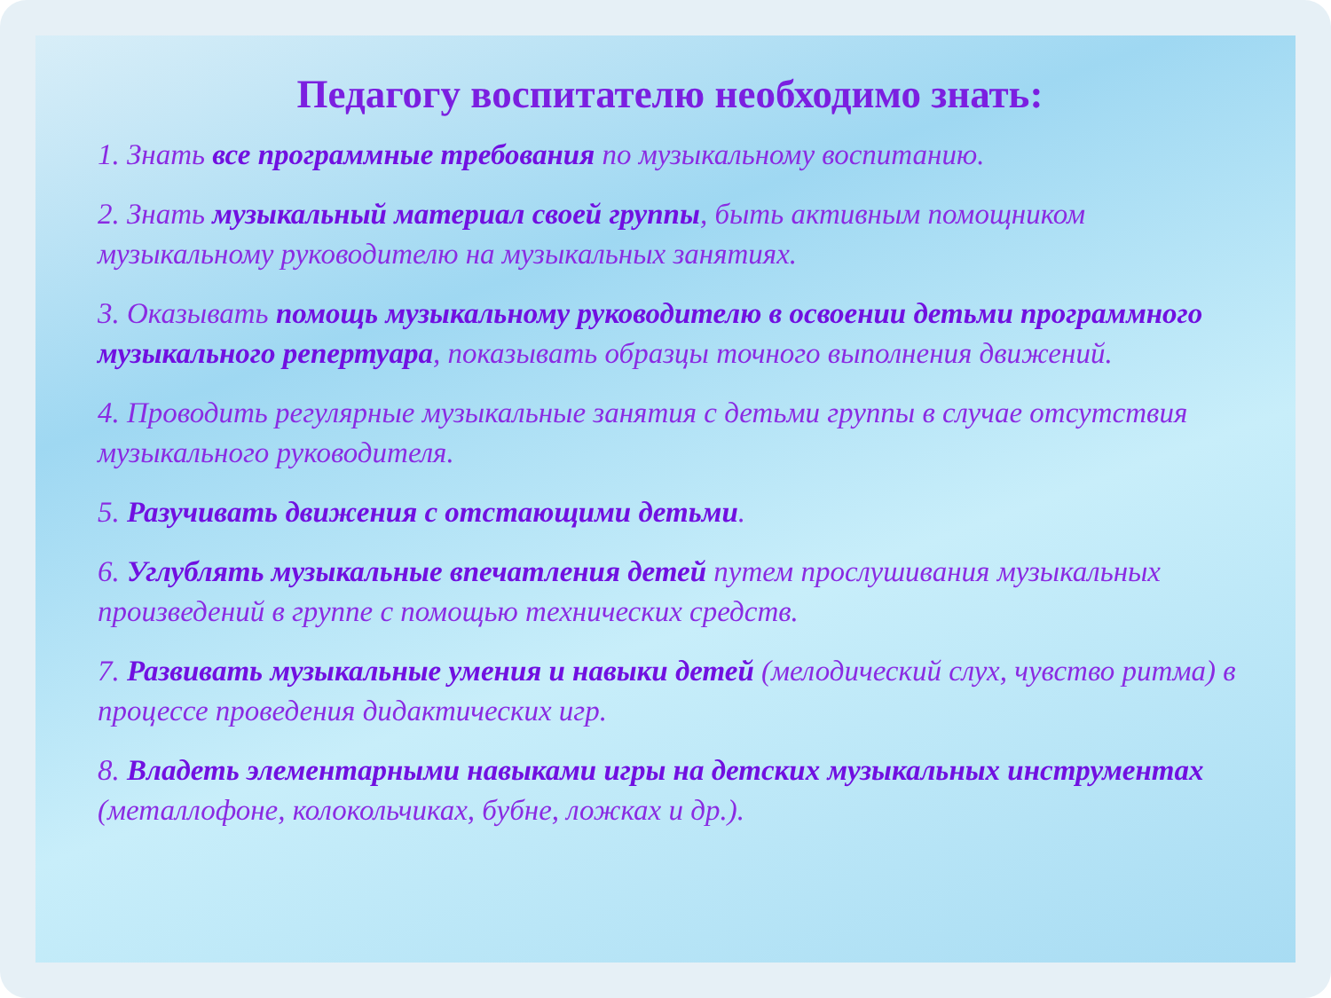Педагогу воспитателю необходимо знать:
1. Знать все программные требования по музыкальному воспитанию.
2. Знать музыкальный материал своей группы, быть активным помощником музыкальному руководителю на музыкальных занятиях.
3. Оказывать помощь музыкальному руководителю в освоении детьми программного музыкального репертуара, показывать образцы точного выполнения движений.
4. Проводить регулярные музыкальные занятия с детьми группы в случае отсутствия музыкального руководителя.
5. Разучивать движения с отстающими детьми.
6. Углублять музыкальные впечатления детей путем прослушивания музыкальных произведений в группе с помощью технических средств.
7. Развивать музыкальные умения и навыки детей (мелодический слух, чувство ритма) в процессе проведения дидактических игр.
8. Владеть элементарными навыками игры на детских музыкальных инструментах (металлофоне, колокольчиках, бубне, ложках и др.).